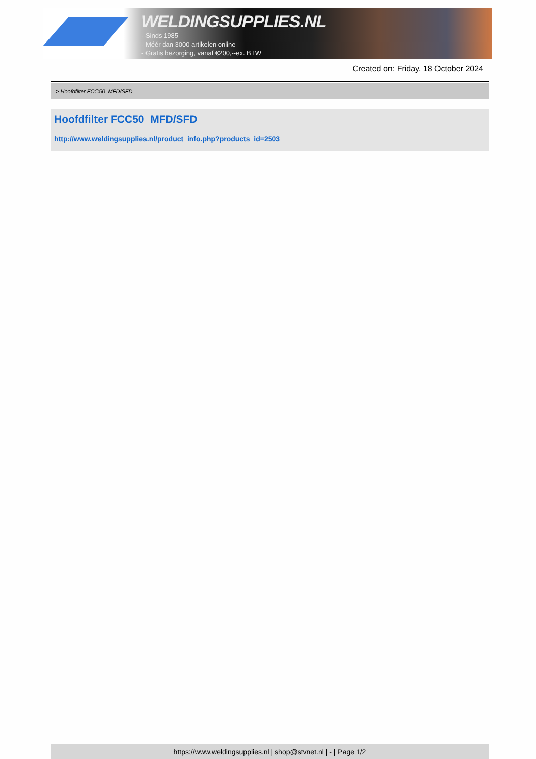WELDINGSUPPLIES.NL
- Sinds 1985
- Méér dan 3000 artikelen online
- Gratis bezorging, vanaf €200,--ex. BTW
Created on: Friday, 18 October 2024
> Hoofdfilter FCC50 MFD/SFD
Hoofdfilter FCC50 MFD/SFD
http://www.weldingsupplies.nl/product_info.php?products_id=2503
https://www.weldingsupplies.nl | shop@stvnet.nl | - | Page 1/2